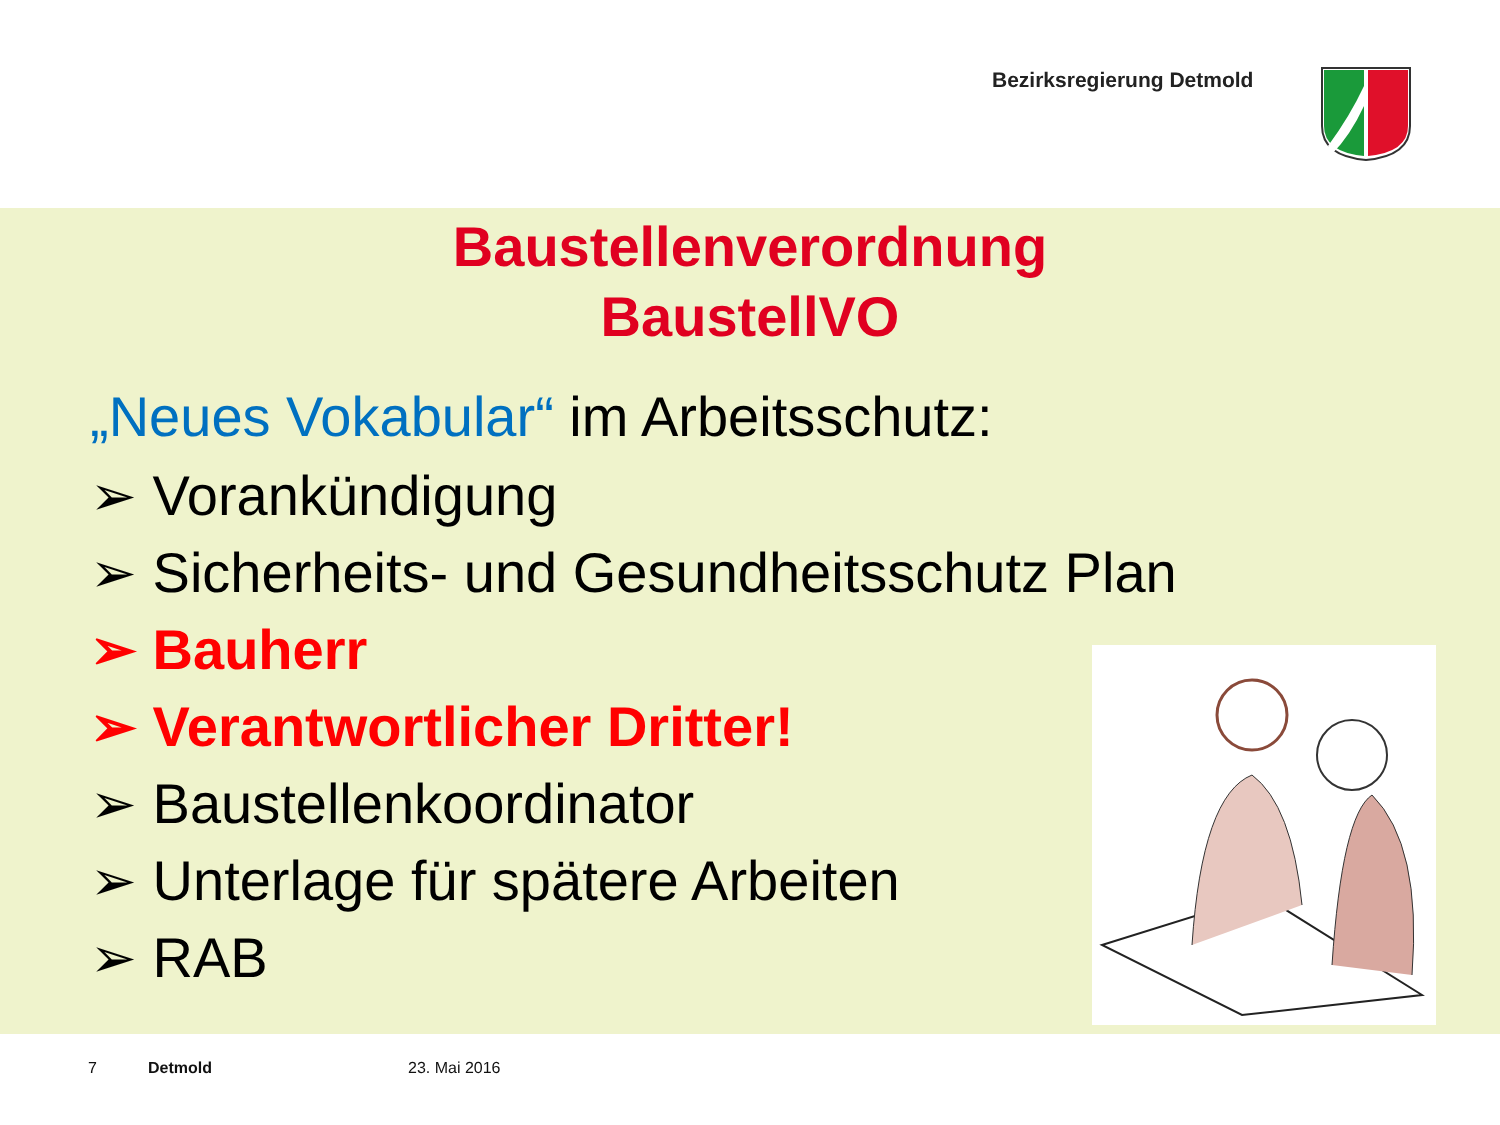Bezirksregierung Detmold
Baustellenverordnung
BaustellVO
„Neues Vokabular“ im Arbeitsschutz:
➢ Vorankündigung
➢ Sicherheits- und Gesundheitsschutz Plan
➢ Bauherr
➢ Verantwortlicher Dritter!
➢ Baustellenkoordinator
➢ Unterlage für spätere Arbeiten
➢ RAB
7 Detmold 23. Mai 2016